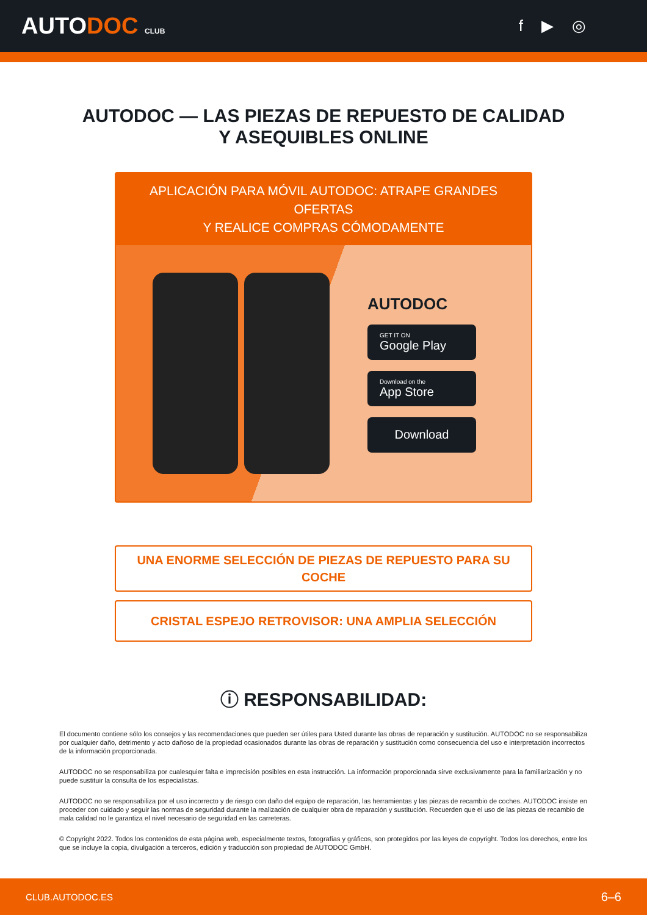AUTODOC CLUB
f ▶ ◎
AUTODOC — LAS PIEZAS DE REPUESTO DE CALIDAD
Y ASEQUIBLES ONLINE
APLICACIÓN PARA MÓVIL AUTODOC: ATRAPE GRANDES OFERTAS
Y REALICE COMPRAS CÓMODAMENTE
AUTODOC
GET IT ON
Google Play
Download on the
App Store
Download
UNA ENORME SELECCIÓN DE PIEZAS DE REPUESTO PARA SU COCHE
CRISTAL ESPEJO RETROVISOR: UNA AMPLIA SELECCIÓN
ⓘ RESPONSABILIDAD:
El documento contiene sólo los consejos y las recomendaciones que pueden ser útiles para Usted durante las obras de reparación y sustitución. AUTODOC no se responsabiliza por cualquier daño, detrimento y acto dañoso de la propiedad ocasionados durante las obras de reparación y sustitución como consecuencia del uso e interpretación incorrectos de la información proporcionada.
AUTODOC no se responsabiliza por cualesquier falta e imprecisión posibles en esta instrucción. La información proporcionada sirve exclusivamente para la familiarización y no puede sustituir la consulta de los especialistas.
AUTODOC no se responsabiliza por el uso incorrecto y de riesgo con daño del equipo de reparación, las herramientas y las piezas de recambio de coches. AUTODOC insiste en proceder con cuidado y seguir las normas de seguridad durante la realización de cualquier obra de reparación y sustitución. Recuerden que el uso de las piezas de recambio de mala calidad no le garantiza el nivel necesario de seguridad en las carreteras.
© Copyright 2022. Todos los contenidos de esta página web, especialmente textos, fotografías y gráficos, son protegidos por las leyes de copyright. Todos los derechos, entre los que se incluye la copia, divulgación a terceros, edición y traducción son propiedad de AUTODOC GmbH.
CLUB.AUTODOC.ES 6–6